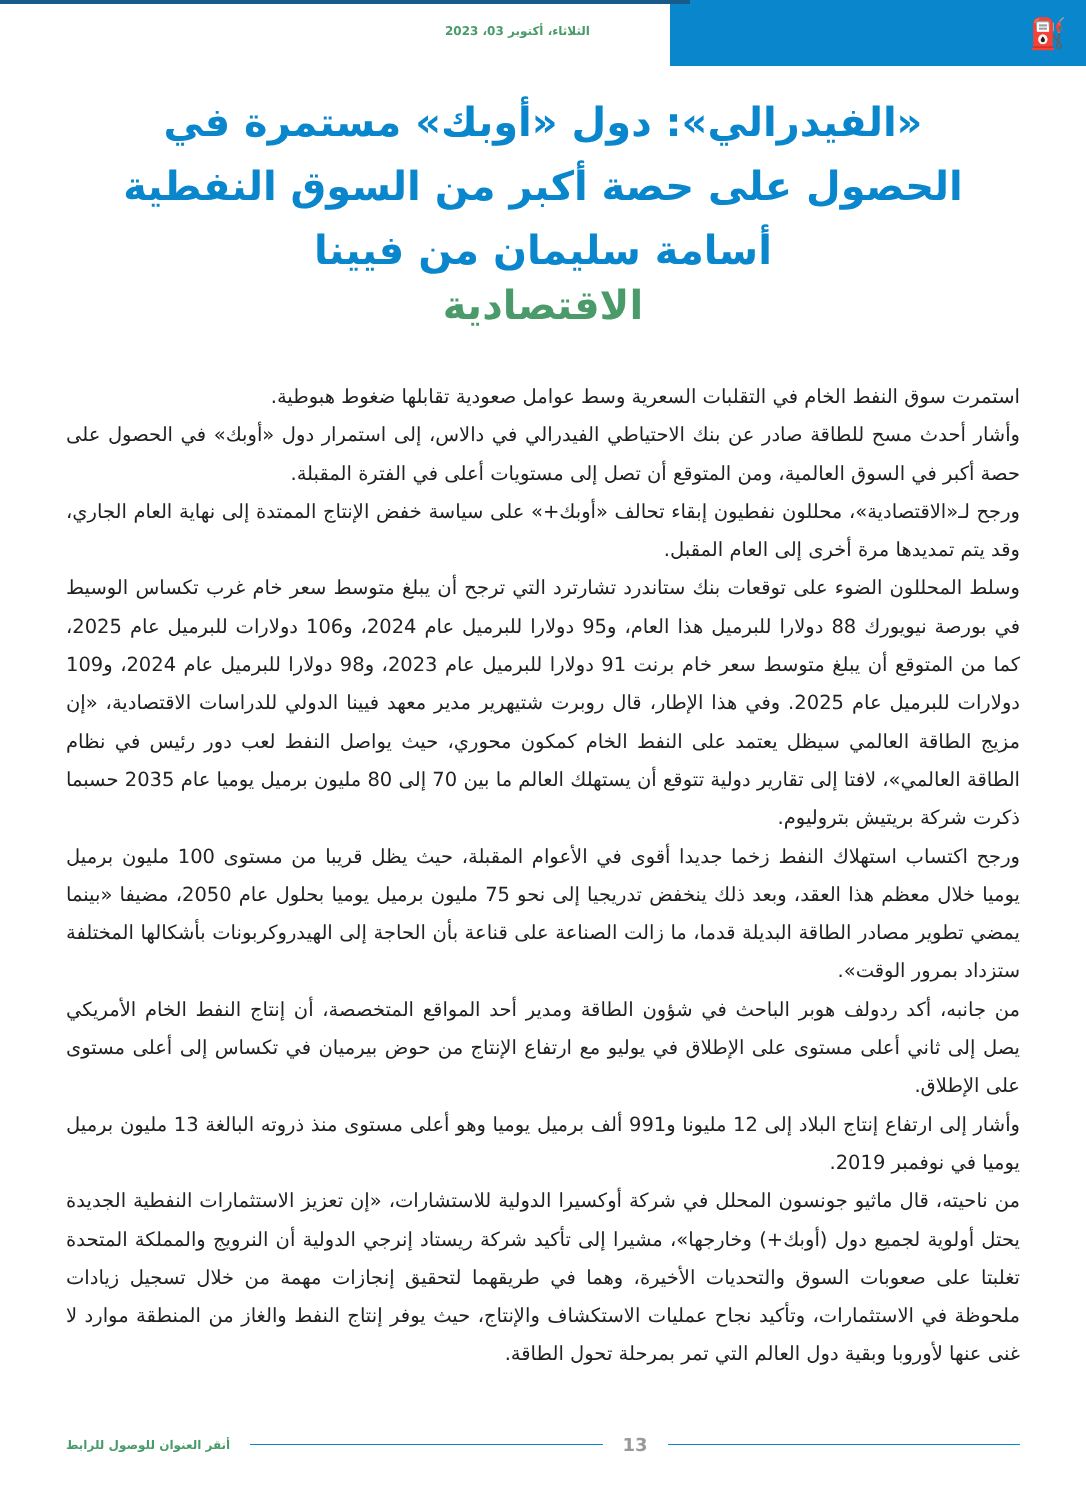⛽
الثلاثاء، أكتوبر 03، 2023
«الفيدرالي»: دول «أوبك» مستمرة في الحصول على حصة أكبر من السوق النفطية
أسامة سليمان من فيينا
الاقتصادية
استمرت سوق النفط الخام في التقلبات السعرية وسط عوامل صعودية تقابلها ضغوط هبوطية.
وأشار أحدث مسح للطاقة صادر عن بنك الاحتياطي الفيدرالي في دالاس، إلى استمرار دول «أوبك» في الحصول على حصة أكبر في السوق العالمية، ومن المتوقع أن تصل إلى مستويات أعلى في الفترة المقبلة.
ورجح لـ«الاقتصادية»، محللون نفطيون إبقاء تحالف «أوبك+» على سياسة خفض الإنتاج الممتدة إلى نهاية العام الجاري، وقد يتم تمديدها مرة أخرى إلى العام المقبل.
وسلط المحللون الضوء على توقعات بنك ستاندرد تشارترد التي ترجح أن يبلغ متوسط سعر خام غرب تكساس الوسيط في بورصة نيويورك 88 دولارا للبرميل هذا العام، و95 دولارا للبرميل عام 2024، و106 دولارات للبرميل عام 2025، كما من المتوقع أن يبلغ متوسط سعر خام برنت 91 دولارا للبرميل عام 2023، و98 دولارا للبرميل عام 2024، و109 دولارات للبرميل عام 2025. وفي هذا الإطار، قال روبرت شتيهرير مدير معهد فيينا الدولي للدراسات الاقتصادية، «إن مزيج الطاقة العالمي سيظل يعتمد على النفط الخام كمكون محوري، حيث يواصل النفط لعب دور رئيس في نظام الطاقة العالمي»، لافتا إلى تقارير دولية تتوقع أن يستهلك العالم ما بين 70 إلى 80 مليون برميل يوميا عام 2035 حسبما ذكرت شركة بريتيش بتروليوم.
ورجح اكتساب استهلاك النفط زخما جديدا أقوى في الأعوام المقبلة، حيث يظل قريبا من مستوى 100 مليون برميل يوميا خلال معظم هذا العقد، وبعد ذلك ينخفض تدريجيا إلى نحو 75 مليون برميل يوميا بحلول عام 2050، مضيفا «بينما يمضي تطوير مصادر الطاقة البديلة قدما، ما زالت الصناعة على قناعة بأن الحاجة إلى الهيدروكربونات بأشكالها المختلفة ستزداد بمرور الوقت».
من جانبه، أكد ردولف هوبر الباحث في شؤون الطاقة ومدير أحد المواقع المتخصصة، أن إنتاج النفط الخام الأمريكي يصل إلى ثاني أعلى مستوى على الإطلاق في يوليو مع ارتفاع الإنتاج من حوض بيرميان في تكساس إلى أعلى مستوى على الإطلاق.
وأشار إلى ارتفاع إنتاج البلاد إلى 12 مليونا و991 ألف برميل يوميا وهو أعلى مستوى منذ ذروته البالغة 13 مليون برميل يوميا في نوفمبر 2019.
من ناحيته، قال ماثيو جونسون المحلل في شركة أوكسيرا الدولية للاستشارات، «إن تعزيز الاستثمارات النفطية الجديدة يحتل أولوية لجميع دول (أوبك+) وخارجها»، مشيرا إلى تأكيد شركة ريستاد إنرجي الدولية أن النرويج والمملكة المتحدة تغلبتا على صعوبات السوق والتحديات الأخيرة، وهما في طريقهما لتحقيق إنجازات مهمة من خلال تسجيل زيادات ملحوظة في الاستثمارات، وتأكيد نجاح عمليات الاستكشاف والإنتاج، حيث يوفر إنتاج النفط والغاز من المنطقة موارد لا غنى عنها لأوروبا وبقية دول العالم التي تمر بمرحلة تحول الطاقة.
13
أنقر العنوان للوصول للرابط